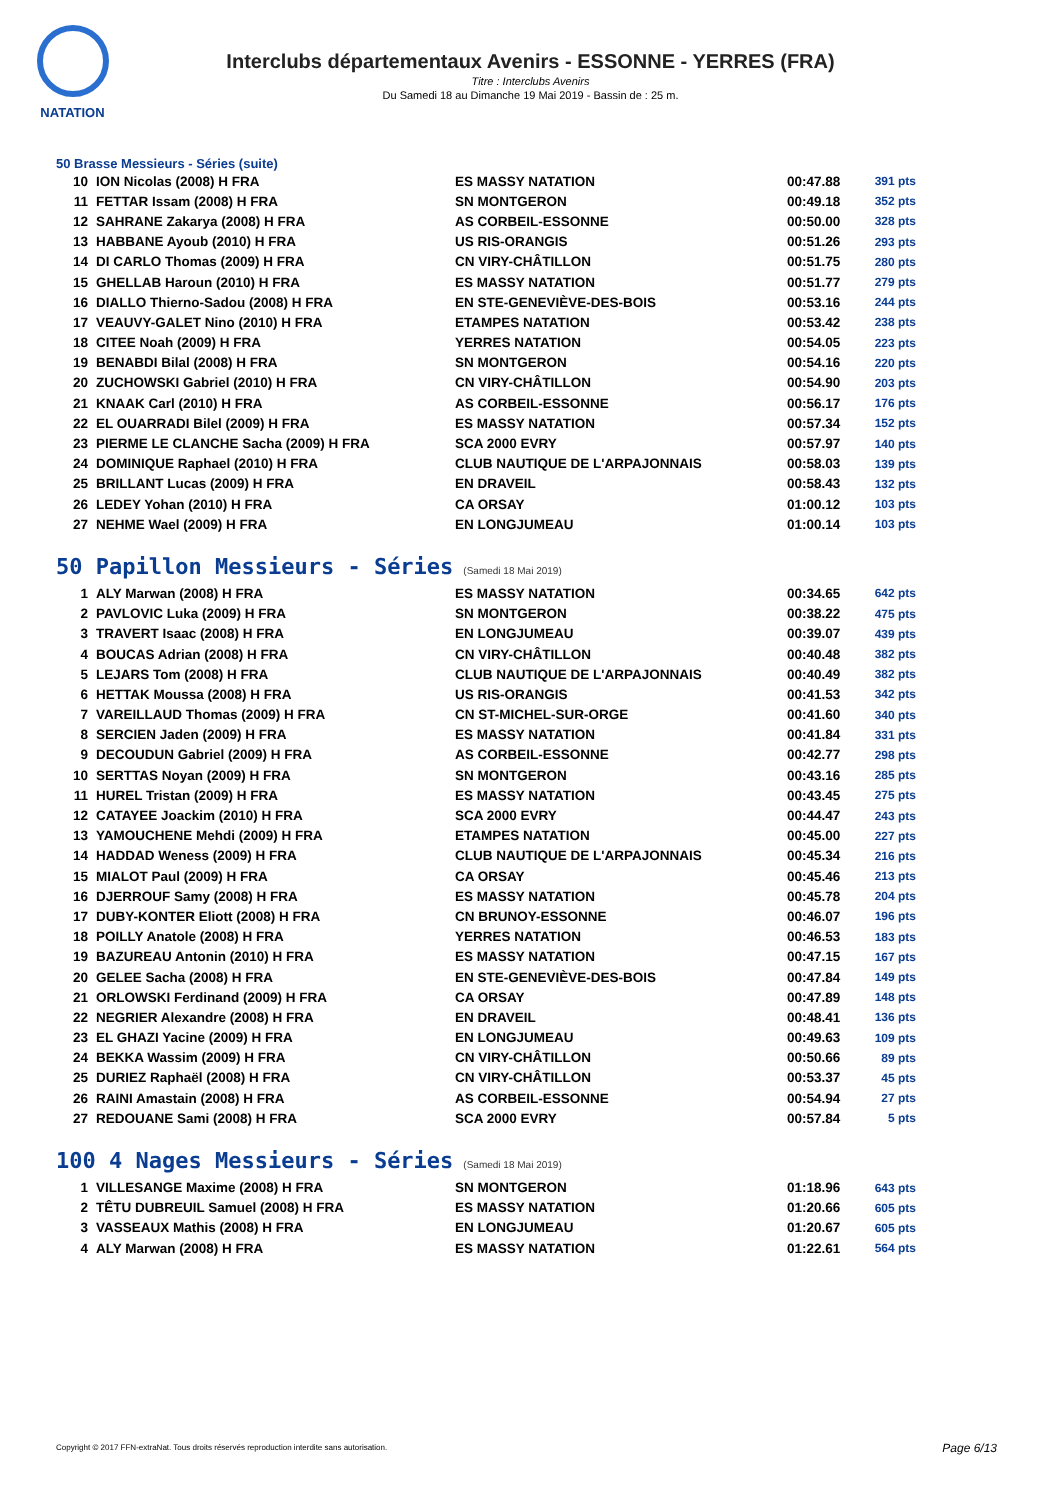NATATION
Interclubs départementaux Avenirs - ESSONNE - YERRES (FRA)
Titre : Interclubs Avenirs
Du Samedi 18 au Dimanche 19 Mai 2019 - Bassin de : 25 m.
50 Brasse Messieurs - Séries (suite)
| 10 | ION Nicolas (2008) H FRA | ES MASSY NATATION | 00:47.88 | 391 pts |
| 11 | FETTAR Issam (2008) H FRA | SN MONTGERON | 00:49.18 | 352 pts |
| 12 | SAHRANE Zakarya (2008) H FRA | AS CORBEIL-ESSONNE | 00:50.00 | 328 pts |
| 13 | HABBANE Ayoub (2010) H FRA | US RIS-ORANGIS | 00:51.26 | 293 pts |
| 14 | DI CARLO Thomas (2009) H FRA | CN VIRY-CHÂTILLON | 00:51.75 | 280 pts |
| 15 | GHELLAB Haroun (2010) H FRA | ES MASSY NATATION | 00:51.77 | 279 pts |
| 16 | DIALLO Thierno-Sadou (2008) H FRA | EN STE-GENEVIÈVE-DES-BOIS | 00:53.16 | 244 pts |
| 17 | VEAUVY-GALET Nino (2010) H FRA | ETAMPES NATATION | 00:53.42 | 238 pts |
| 18 | CITEE Noah (2009) H FRA | YERRES NATATION | 00:54.05 | 223 pts |
| 19 | BENABDI Bilal (2008) H FRA | SN MONTGERON | 00:54.16 | 220 pts |
| 20 | ZUCHOWSKI Gabriel (2010) H FRA | CN VIRY-CHÂTILLON | 00:54.90 | 203 pts |
| 21 | KNAAK Carl (2010) H FRA | AS CORBEIL-ESSONNE | 00:56.17 | 176 pts |
| 22 | EL OUARRADI Bilel (2009) H FRA | ES MASSY NATATION | 00:57.34 | 152 pts |
| 23 | PIERME LE CLANCHE Sacha (2009) H FRA | SCA 2000 EVRY | 00:57.97 | 140 pts |
| 24 | DOMINIQUE Raphael (2010) H FRA | CLUB NAUTIQUE DE L'ARPAJONNAIS | 00:58.03 | 139 pts |
| 25 | BRILLANT Lucas (2009) H FRA | EN DRAVEIL | 00:58.43 | 132 pts |
| 26 | LEDEY Yohan (2010) H FRA | CA ORSAY | 01:00.12 | 103 pts |
| 27 | NEHME Wael (2009) H FRA | EN LONGJUMEAU | 01:00.14 | 103 pts |
50 Papillon Messieurs - Séries (Samedi 18 Mai 2019)
| 1 | ALY Marwan (2008) H FRA | ES MASSY NATATION | 00:34.65 | 642 pts |
| 2 | PAVLOVIC Luka (2009) H FRA | SN MONTGERON | 00:38.22 | 475 pts |
| 3 | TRAVERT Isaac (2008) H FRA | EN LONGJUMEAU | 00:39.07 | 439 pts |
| 4 | BOUCAS Adrian (2008) H FRA | CN VIRY-CHÂTILLON | 00:40.48 | 382 pts |
| 5 | LEJARS Tom (2008) H FRA | CLUB NAUTIQUE DE L'ARPAJONNAIS | 00:40.49 | 382 pts |
| 6 | HETTAK Moussa (2008) H FRA | US RIS-ORANGIS | 00:41.53 | 342 pts |
| 7 | VAREILLAUD Thomas (2009) H FRA | CN ST-MICHEL-SUR-ORGE | 00:41.60 | 340 pts |
| 8 | SERCIEN Jaden (2009) H FRA | ES MASSY NATATION | 00:41.84 | 331 pts |
| 9 | DECOUDUN Gabriel (2009) H FRA | AS CORBEIL-ESSONNE | 00:42.77 | 298 pts |
| 10 | SERTTAS Noyan (2009) H FRA | SN MONTGERON | 00:43.16 | 285 pts |
| 11 | HUREL Tristan (2009) H FRA | ES MASSY NATATION | 00:43.45 | 275 pts |
| 12 | CATAYEE Joackim (2010) H FRA | SCA 2000 EVRY | 00:44.47 | 243 pts |
| 13 | YAMOUCHENE Mehdi (2009) H FRA | ETAMPES NATATION | 00:45.00 | 227 pts |
| 14 | HADDAD Weness (2009) H FRA | CLUB NAUTIQUE DE L'ARPAJONNAIS | 00:45.34 | 216 pts |
| 15 | MIALOT Paul (2009) H FRA | CA ORSAY | 00:45.46 | 213 pts |
| 16 | DJERROUF Samy (2008) H FRA | ES MASSY NATATION | 00:45.78 | 204 pts |
| 17 | DUBY-KONTER Eliott (2008) H FRA | CN BRUNOY-ESSONNE | 00:46.07 | 196 pts |
| 18 | POILLY Anatole (2008) H FRA | YERRES NATATION | 00:46.53 | 183 pts |
| 19 | BAZUREAU Antonin (2010) H FRA | ES MASSY NATATION | 00:47.15 | 167 pts |
| 20 | GELEE Sacha (2008) H FRA | EN STE-GENEVIÈVE-DES-BOIS | 00:47.84 | 149 pts |
| 21 | ORLOWSKI Ferdinand (2009) H FRA | CA ORSAY | 00:47.89 | 148 pts |
| 22 | NEGRIER Alexandre (2008) H FRA | EN DRAVEIL | 00:48.41 | 136 pts |
| 23 | EL GHAZI Yacine (2009) H FRA | EN LONGJUMEAU | 00:49.63 | 109 pts |
| 24 | BEKKA Wassim (2009) H FRA | CN VIRY-CHÂTILLON | 00:50.66 | 89 pts |
| 25 | DURIEZ Raphaël (2008) H FRA | CN VIRY-CHÂTILLON | 00:53.37 | 45 pts |
| 26 | RAINI Amastain (2008) H FRA | AS CORBEIL-ESSONNE | 00:54.94 | 27 pts |
| 27 | REDOUANE Sami (2008) H FRA | SCA 2000 EVRY | 00:57.84 | 5 pts |
100 4 Nages Messieurs - Séries (Samedi 18 Mai 2019)
| 1 | VILLESANGE Maxime (2008) H FRA | SN MONTGERON | 01:18.96 | 643 pts |
| 2 | TÊTU DUBREUIL Samuel (2008) H FRA | ES MASSY NATATION | 01:20.66 | 605 pts |
| 3 | VASSEAUX Mathis (2008) H FRA | EN LONGJUMEAU | 01:20.67 | 605 pts |
| 4 | ALY Marwan (2008) H FRA | ES MASSY NATATION | 01:22.61 | 564 pts |
Copyright © 2017 FFN-extraNat. Tous droits réservés reproduction interdite sans autorisation.
Page 6/13